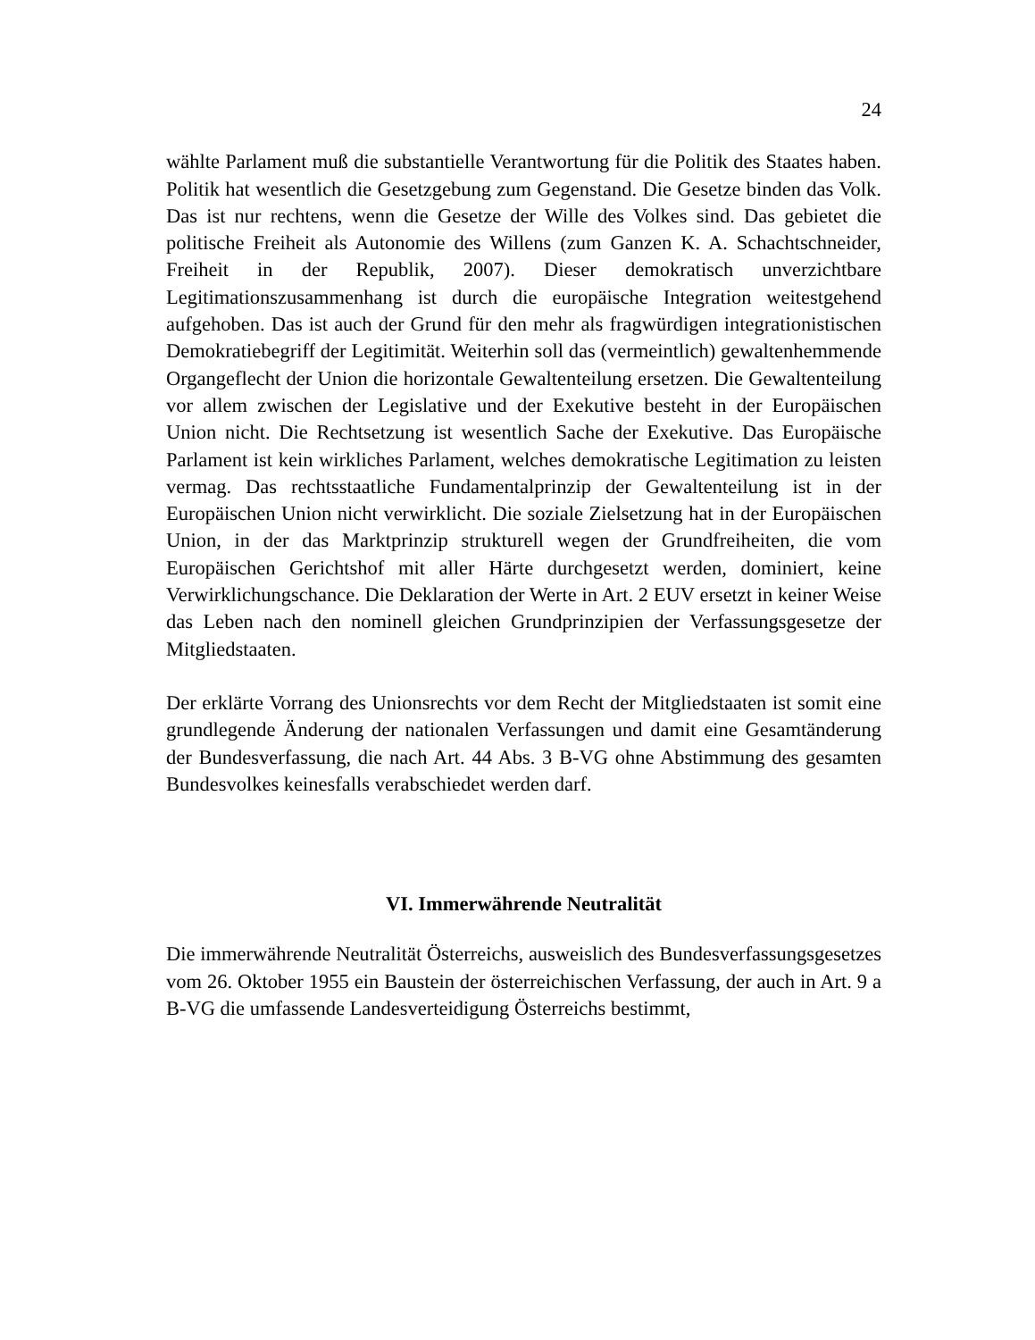24
wählte Parlament muß die substantielle Verantwortung für die Politik des Staates haben. Politik hat wesentlich die Gesetzgebung zum Gegenstand. Die Gesetze binden das Volk. Das ist nur rechtens, wenn die Gesetze der Wille des Volkes sind. Das gebietet die politische Freiheit als Autonomie des Willens (zum Ganzen K. A. Schachtschneider, Freiheit in der Republik, 2007). Dieser demokratisch unverzichtbare Legitimationszusammenhang ist durch die europäische Integration weitestgehend aufgehoben. Das ist auch der Grund für den mehr als fragwürdigen integrationistischen Demokratiebegriff der Legitimität. Weiterhin soll das (vermeintlich) gewaltenhemmende Organgeflecht der Union die horizontale Gewaltenteilung ersetzen. Die Gewaltenteilung vor allem zwischen der Legislative und der Exekutive besteht in der Europäischen Union nicht. Die Rechtsetzung ist wesentlich Sache der Exekutive. Das Europäische Parlament ist kein wirkliches Parlament, welches demokratische Legitimation zu leisten vermag. Das rechtsstaatliche Fundamentalprinzip der Gewaltenteilung ist in der Europäischen Union nicht verwirklicht. Die soziale Zielsetzung hat in der Europäischen Union, in der das Marktprinzip strukturell wegen der Grundfreiheiten, die vom Europäischen Gerichtshof mit aller Härte durchgesetzt werden, dominiert, keine Verwirklichungschance. Die Deklaration der Werte in Art. 2 EUV ersetzt in keiner Weise das Leben nach den nominell gleichen Grundprinzipien der Verfassungsgesetze der Mitgliedstaaten.
Der erklärte Vorrang des Unionsrechts vor dem Recht der Mitgliedstaaten ist somit eine grundlegende Änderung der nationalen Verfassungen und damit eine Gesamtänderung der Bundesverfassung, die nach Art. 44 Abs. 3 B-VG ohne Abstimmung des gesamten Bundesvolkes keinesfalls verabschiedet werden darf.
VI. Immerwährende Neutralität
Die immerwährende Neutralität Österreichs, ausweislich des Bundesverfassungsgesetzes vom 26. Oktober 1955 ein Baustein der österreichischen Verfassung, der auch in Art. 9 a B-VG die umfassende Landesverteidigung Österreichs bestimmt,